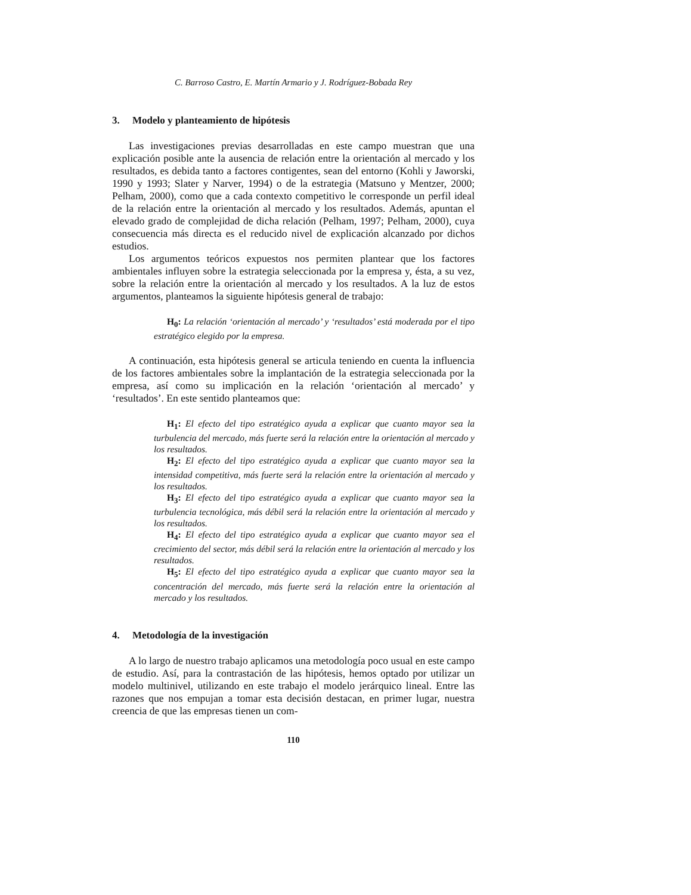C. Barroso Castro, E. Martín Armario y J. Rodríguez-Bobada Rey
3. Modelo y planteamiento de hipótesis
Las investigaciones previas desarrolladas en este campo muestran que una explicación posible ante la ausencia de relación entre la orientación al mercado y los resultados, es debida tanto a factores contigentes, sean del entorno (Kohli y Jaworski, 1990 y 1993; Slater y Narver, 1994) o de la estrategia (Matsuno y Mentzer, 2000; Pelham, 2000), como que a cada contexto competitivo le corresponde un perfil ideal de la relación entre la orientación al mercado y los resultados. Además, apuntan el elevado grado de complejidad de dicha relación (Pelham, 1997; Pelham, 2000), cuya consecuencia más directa es el reducido nivel de explicación alcanzado por dichos estudios.
Los argumentos teóricos expuestos nos permiten plantear que los factores ambientales influyen sobre la estrategia seleccionada por la empresa y, ésta, a su vez, sobre la relación entre la orientación al mercado y los resultados. A la luz de estos argumentos, planteamos la siguiente hipótesis general de trabajo:
H<sub>0</sub>: La relación ‘orientación al mercado’ y ‘resultados’ está moderada por el tipo estratégico elegido por la empresa.
A continuación, esta hipótesis general se articula teniendo en cuenta la influencia de los factores ambientales sobre la implantación de la estrategia seleccionada por la empresa, así como su implicación en la relación ‘orientación al mercado’ y ‘resultados’. En este sentido planteamos que:
H<sub>1</sub>: El efecto del tipo estratégico ayuda a explicar que cuanto mayor sea la turbulencia del mercado, más fuerte será la relación entre la orientación al mercado y los resultados.
H<sub>2</sub>: El efecto del tipo estratégico ayuda a explicar que cuanto mayor sea la intensidad competitiva, más fuerte será la relación entre la orientación al mercado y los resultados.
H<sub>3</sub>: El efecto del tipo estratégico ayuda a explicar que cuanto mayor sea la turbulencia tecnológica, más débil será la relación entre la orientación al mercado y los resultados.
H<sub>4</sub>: El efecto del tipo estratégico ayuda a explicar que cuanto mayor sea el crecimiento del sector, más débil será la relación entre la orientación al mercado y los resultados.
H<sub>5</sub>: El efecto del tipo estratégico ayuda a explicar que cuanto mayor sea la concentración del mercado, más fuerte será la relación entre la orientación al mercado y los resultados.
4. Metodología de la investigación
A lo largo de nuestro trabajo aplicamos una metodología poco usual en este campo de estudio. Así, para la contrastación de las hipótesis, hemos optado por utilizar un modelo multinivel, utilizando en este trabajo el modelo jerárquico lineal. Entre las razones que nos empujan a tomar esta decisión destacan, en primer lugar, nuestra creencia de que las empresas tienen un com-
110